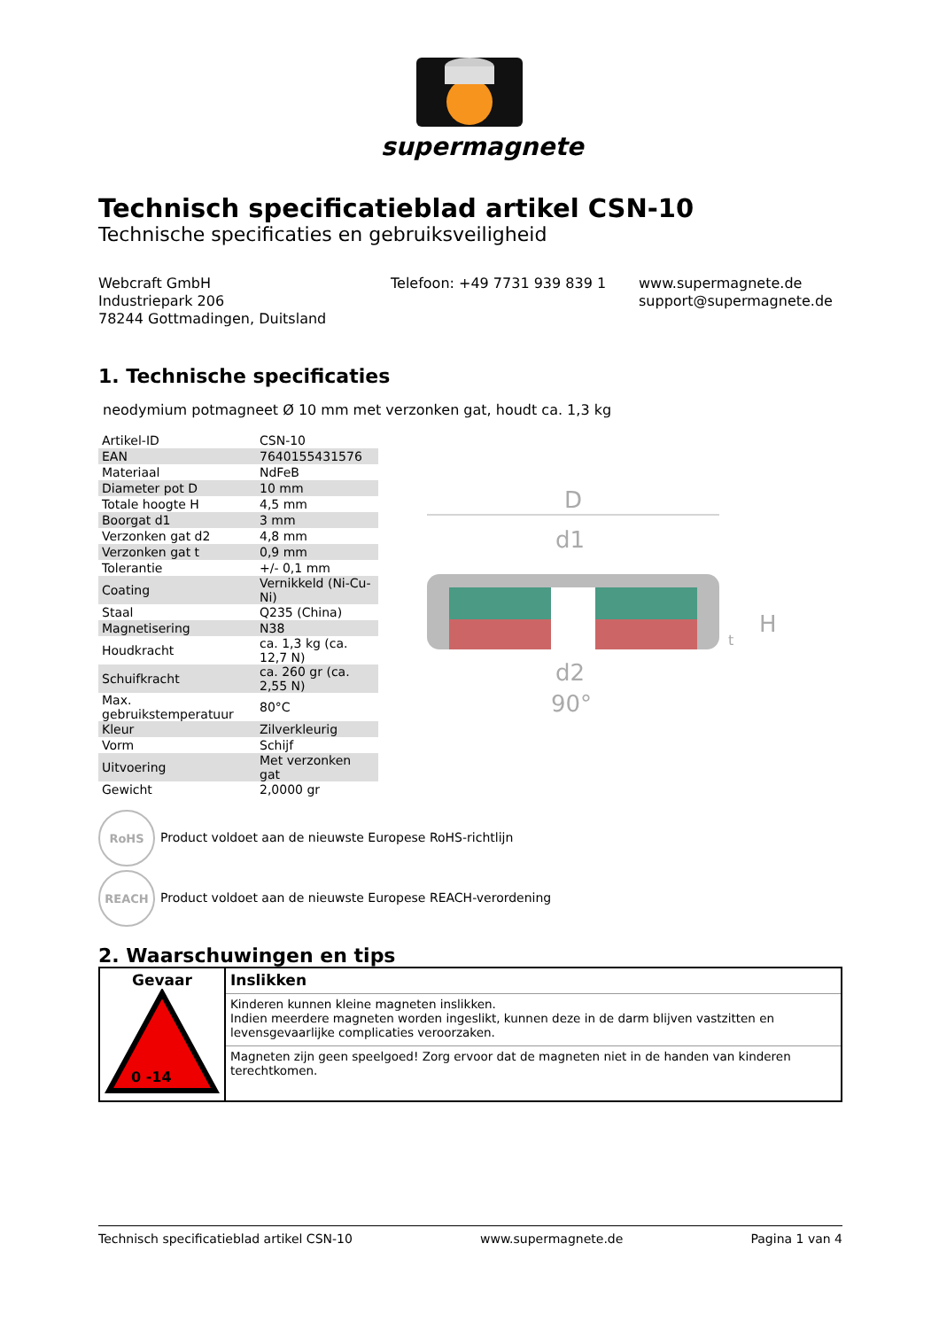supermagnete
Technisch specificatieblad artikel CSN-10
Technische specificaties en gebruiksveiligheid
Webcraft GmbH
Industriepark 206
78244 Gottmadingen, Duitsland
Telefoon: +49 7731 939 839 1 www.supermagnete.de
support@supermagnete.de
1. Technische specificaties
neodymium potmagneet Ø 10 mm met verzonken gat, houdt ca. 1,3 kg
| Artikel-ID | CSN-10 |
| EAN | 7640155431576 |
| Materiaal | NdFeB |
| Diameter pot D | 10 mm |
| Totale hoogte H | 4,5 mm |
| Boorgat d1 | 3 mm |
| Verzonken gat d2 | 4,8 mm |
| Verzonken gat t | 0,9 mm |
| Tolerantie | +/- 0,1 mm |
| Coating | Vernikkeld (Ni-Cu-Ni) |
| Staal | Q235 (China) |
| Magnetisering | N38 |
| Houdkracht | ca. 1,3 kg (ca. 12,7 N) |
| Schuifkracht | ca. 260 gr (ca. 2,55 N) |
| Max. gebruikstemperatuur | 80°C |
| Kleur | Zilverkleurig |
| Vorm | Schijf |
| Uitvoering | Met verzonken gat |
| Gewicht | 2,0000 gr |
D
d1
H
t
d2
90°
RoHS Product voldoet aan de nieuwste Europese RoHS-richtlijn
REACH Product voldoet aan de nieuwste Europese REACH-verordening
2. Waarschuwingen en tips
| Gevaar 0 -14 | Inslikken |
| | Kinderen kunnen kleine magneten inslikken. Indien meerdere magneten worden ingeslikt, kunnen deze in de darm blijven vastzitten en levensgevaarlijke complicaties veroorzaken. |
| | Magneten zijn geen speelgoed! Zorg ervoor dat de magneten niet in de handen van kinderen terechtkomen. |
Technisch specificatieblad artikel CSN-10 www.supermagnete.de Pagina 1 van 4